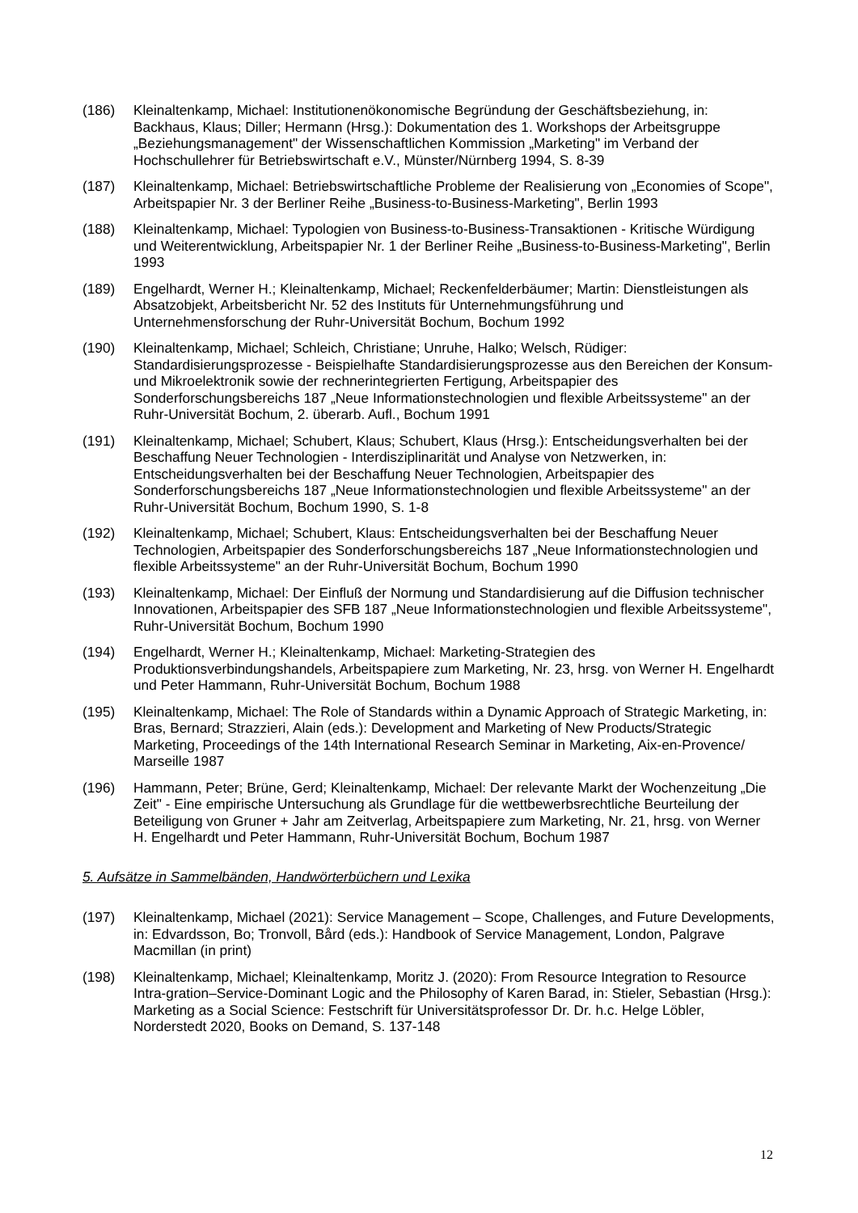(186) Kleinaltenkamp, Michael: Institutionenökonomische Begründung der Geschäftsbeziehung, in: Backhaus, Klaus; Diller; Hermann (Hrsg.): Dokumentation des 1. Workshops der Arbeitsgruppe „Beziehungsmanagement" der Wissenschaftlichen Kommission „Marketing" im Verband der Hochschullehrer für Betriebswirtschaft e.V., Münster/Nürnberg 1994, S. 8-39
(187) Kleinaltenkamp, Michael: Betriebswirtschaftliche Probleme der Realisierung von „Economies of Scope", Arbeitspapier Nr. 3 der Berliner Reihe „Business-to-Business-Marketing", Berlin 1993
(188) Kleinaltenkamp, Michael: Typologien von Business-to-Business-Transaktionen - Kritische Würdigung und Weiterentwicklung, Arbeitspapier Nr. 1 der Berliner Reihe „Business-to-Business-Marketing", Berlin 1993
(189) Engelhardt, Werner H.; Kleinaltenkamp, Michael; Reckenfelderbäumer; Martin: Dienstleistungen als Absatzobjekt, Arbeitsbericht Nr. 52 des Instituts für Unternehmungsführung und Unternehmensforschung der Ruhr-Universität Bochum, Bochum 1992
(190) Kleinaltenkamp, Michael; Schleich, Christiane; Unruhe, Halko; Welsch, Rüdiger: Standardisierungsprozesse - Beispielhafte Standardisierungsprozesse aus den Bereichen der Konsum- und Mikroelektronik sowie der rechnerintegrierten Fertigung, Arbeitspapier des Sonderforschungsbereichs 187 „Neue Informationstechnologien und flexible Arbeitssysteme" an der Ruhr-Universität Bochum, 2. überarb. Aufl., Bochum 1991
(191) Kleinaltenkamp, Michael; Schubert, Klaus; Schubert, Klaus (Hrsg.): Entscheidungsverhalten bei der Beschaffung Neuer Technologien - Interdisziplinarität und Analyse von Netzwerken, in: Entscheidungsverhalten bei der Beschaffung Neuer Technologien, Arbeitspapier des Sonderforschungsbereichs 187 „Neue Informationstechnologien und flexible Arbeitssysteme" an der Ruhr-Universität Bochum, Bochum 1990, S. 1-8
(192) Kleinaltenkamp, Michael; Schubert, Klaus: Entscheidungsverhalten bei der Beschaffung Neuer Technologien, Arbeitspapier des Sonderforschungsbereichs 187 „Neue Informationstechnologien und flexible Arbeitssysteme" an der Ruhr-Universität Bochum, Bochum 1990
(193) Kleinaltenkamp, Michael: Der Einfluß der Normung und Standardisierung auf die Diffusion technischer Innovationen, Arbeitspapier des SFB 187 „Neue Informationstechnologien und flexible Arbeitssysteme", Ruhr-Universität Bochum, Bochum 1990
(194) Engelhardt, Werner H.; Kleinaltenkamp, Michael: Marketing-Strategien des Produktionsverbindungshandels, Arbeitspapiere zum Marketing, Nr. 23, hrsg. von Werner H. Engelhardt und Peter Hammann, Ruhr-Universität Bochum, Bochum 1988
(195) Kleinaltenkamp, Michael: The Role of Standards within a Dynamic Approach of Strategic Marketing, in: Bras, Bernard; Strazzieri, Alain (eds.): Development and Marketing of New Products/Strategic Marketing, Proceedings of the 14th International Research Seminar in Marketing, Aix-en-Provence/ Marseille 1987
(196) Hammann, Peter; Brüne, Gerd; Kleinaltenkamp, Michael: Der relevante Markt der Wochenzeitung „Die Zeit" - Eine empirische Untersuchung als Grundlage für die wettbewerbsrechtliche Beurteilung der Beteiligung von Gruner + Jahr am Zeitverlag, Arbeitspapiere zum Marketing, Nr. 21, hrsg. von Werner H. Engelhardt und Peter Hammann, Ruhr-Universität Bochum, Bochum 1987
5. Aufsätze in Sammelbänden, Handwörterbüchern und Lexika
(197) Kleinaltenkamp, Michael (2021): Service Management – Scope, Challenges, and Future Developments, in: Edvardsson, Bo; Tronvoll, Bård (eds.): Handbook of Service Management, London, Palgrave Macmillan (in print)
(198) Kleinaltenkamp, Michael; Kleinaltenkamp, Moritz J. (2020): From Resource Integration to Resource Intra-gration–Service-Dominant Logic and the Philosophy of Karen Barad, in: Stieler, Sebastian (Hrsg.): Marketing as a Social Science: Festschrift für Universitätsprofessor Dr. Dr. h.c. Helge Löbler, Norderstedt 2020, Books on Demand, S. 137-148
12